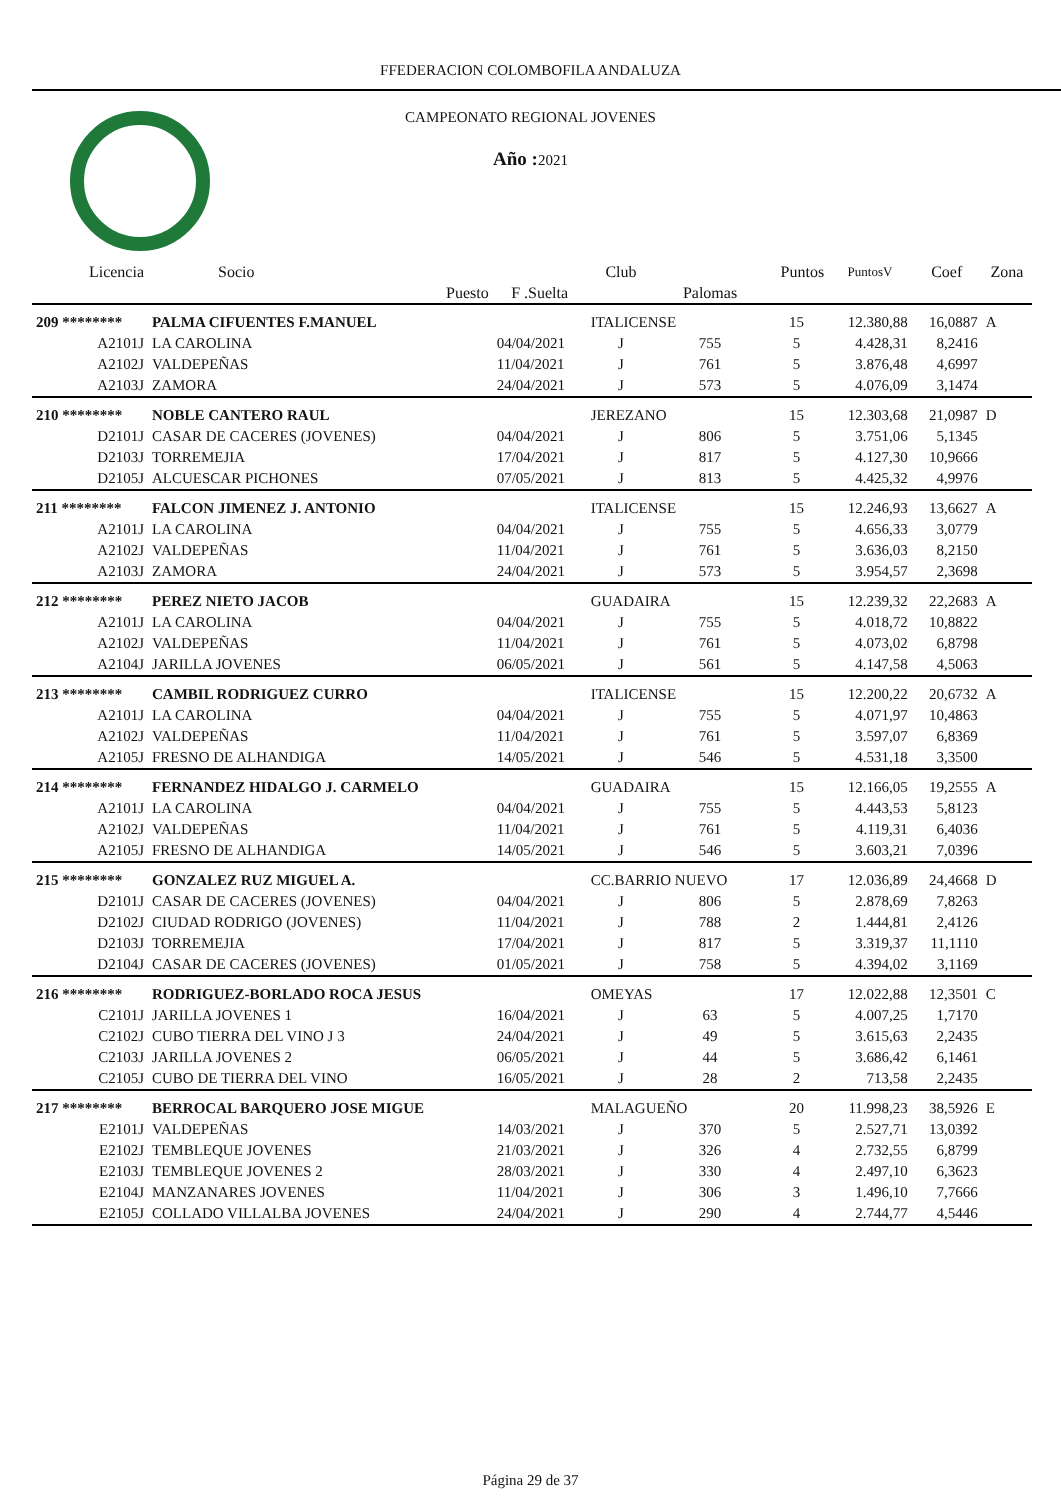FFEDERACION COLOMBOFILA ANDALUZA
CAMPEONATO REGIONAL JOVENES
Año : 2021
| Licencia | Socio | | Club | | Puntos | PuntosV | Coef | Zona |
| --- | --- | --- | --- | --- | --- | --- | --- | --- |
| | Puesto | F .Suelta | | Palomas | | | | |
| 209 ******** | PALMA CIFUENTES F.MANUEL | | ITALICENSE | | 15 | 12.380,88 | 16,0887 | A |
| A2101J | LA CAROLINA | 04/04/2021 | J | 755 | 5 | 4.428,31 | 8,2416 | |
| A2102J | VALDEPEÑAS | 11/04/2021 | J | 761 | 5 | 3.876,48 | 4,6997 | |
| A2103J | ZAMORA | 24/04/2021 | J | 573 | 5 | 4.076,09 | 3,1474 | |
| 210 ******** | NOBLE CANTERO RAUL | | JEREZANO | | 15 | 12.303,68 | 21,0987 | D |
| D2101J | CASAR DE CACERES (JOVENES) | 04/04/2021 | J | 806 | 5 | 3.751,06 | 5,1345 | |
| D2103J | TORREMEJIA | 17/04/2021 | J | 817 | 5 | 4.127,30 | 10,9666 | |
| D2105J | ALCUESCAR PICHONES | 07/05/2021 | J | 813 | 5 | 4.425,32 | 4,9976 | |
| 211 ******** | FALCON JIMENEZ J. ANTONIO | | ITALICENSE | | 15 | 12.246,93 | 13,6627 | A |
| A2101J | LA CAROLINA | 04/04/2021 | J | 755 | 5 | 4.656,33 | 3,0779 | |
| A2102J | VALDEPEÑAS | 11/04/2021 | J | 761 | 5 | 3.636,03 | 8,2150 | |
| A2103J | ZAMORA | 24/04/2021 | J | 573 | 5 | 3.954,57 | 2,3698 | |
| 212 ******** | PEREZ NIETO JACOB | | GUADAIRA | | 15 | 12.239,32 | 22,2683 | A |
| A2101J | LA CAROLINA | 04/04/2021 | J | 755 | 5 | 4.018,72 | 10,8822 | |
| A2102J | VALDEPEÑAS | 11/04/2021 | J | 761 | 5 | 4.073,02 | 6,8798 | |
| A2104J | JARILLA JOVENES | 06/05/2021 | J | 561 | 5 | 4.147,58 | 4,5063 | |
| 213 ******** | CAMBIL RODRIGUEZ CURRO | | ITALICENSE | | 15 | 12.200,22 | 20,6732 | A |
| A2101J | LA CAROLINA | 04/04/2021 | J | 755 | 5 | 4.071,97 | 10,4863 | |
| A2102J | VALDEPEÑAS | 11/04/2021 | J | 761 | 5 | 3.597,07 | 6,8369 | |
| A2105J | FRESNO DE ALHANDIGA | 14/05/2021 | J | 546 | 5 | 4.531,18 | 3,3500 | |
| 214 ******** | FERNANDEZ HIDALGO J. CARMELO | | GUADAIRA | | 15 | 12.166,05 | 19,2555 | A |
| A2101J | LA CAROLINA | 04/04/2021 | J | 755 | 5 | 4.443,53 | 5,8123 | |
| A2102J | VALDEPEÑAS | 11/04/2021 | J | 761 | 5 | 4.119,31 | 6,4036 | |
| A2105J | FRESNO DE ALHANDIGA | 14/05/2021 | J | 546 | 5 | 3.603,21 | 7,0396 | |
| 215 ******** | GONZALEZ RUZ MIGUEL A. | | CC.BARRIO NUEVO | | 17 | 12.036,89 | 24,4668 | D |
| D2101J | CASAR DE CACERES (JOVENES) | 04/04/2021 | J | 806 | 5 | 2.878,69 | 7,8263 | |
| D2102J | CIUDAD RODRIGO (JOVENES) | 11/04/2021 | J | 788 | 2 | 1.444,81 | 2,4126 | |
| D2103J | TORREMEJIA | 17/04/2021 | J | 817 | 5 | 3.319,37 | 11,1110 | |
| D2104J | CASAR DE CACERES (JOVENES) | 01/05/2021 | J | 758 | 5 | 4.394,02 | 3,1169 | |
| 216 ******** | RODRIGUEZ-BORLADO ROCA JESUS | | OMEYAS | | 17 | 12.022,88 | 12,3501 | C |
| C2101J | JARILLA JOVENES 1 | 16/04/2021 | J | 63 | 5 | 4.007,25 | 1,7170 | |
| C2102J | CUBO TIERRA DEL VINO J 3 | 24/04/2021 | J | 49 | 5 | 3.615,63 | 2,2435 | |
| C2103J | JARILLA JOVENES 2 | 06/05/2021 | J | 44 | 5 | 3.686,42 | 6,1461 | |
| C2105J | CUBO DE TIERRA DEL VINO | 16/05/2021 | J | 28 | 2 | 713,58 | 2,2435 | |
| 217 ******** | BERROCAL BARQUERO JOSE MIGUE | | MALAGUEÑO | | 20 | 11.998,23 | 38,5926 | E |
| E2101J | VALDEPEÑAS | 14/03/2021 | J | 370 | 5 | 2.527,71 | 13,0392 | |
| E2102J | TEMBLEQUE JOVENES | 21/03/2021 | J | 326 | 4 | 2.732,55 | 6,8799 | |
| E2103J | TEMBLEQUE JOVENES 2 | 28/03/2021 | J | 330 | 4 | 2.497,10 | 6,3623 | |
| E2104J | MANZANARES JOVENES | 11/04/2021 | J | 306 | 3 | 1.496,10 | 7,7666 | |
| E2105J | COLLADO VILLALBA JOVENES | 24/04/2021 | J | 290 | 4 | 2.744,77 | 4,5446 | |
Página 29 de 37